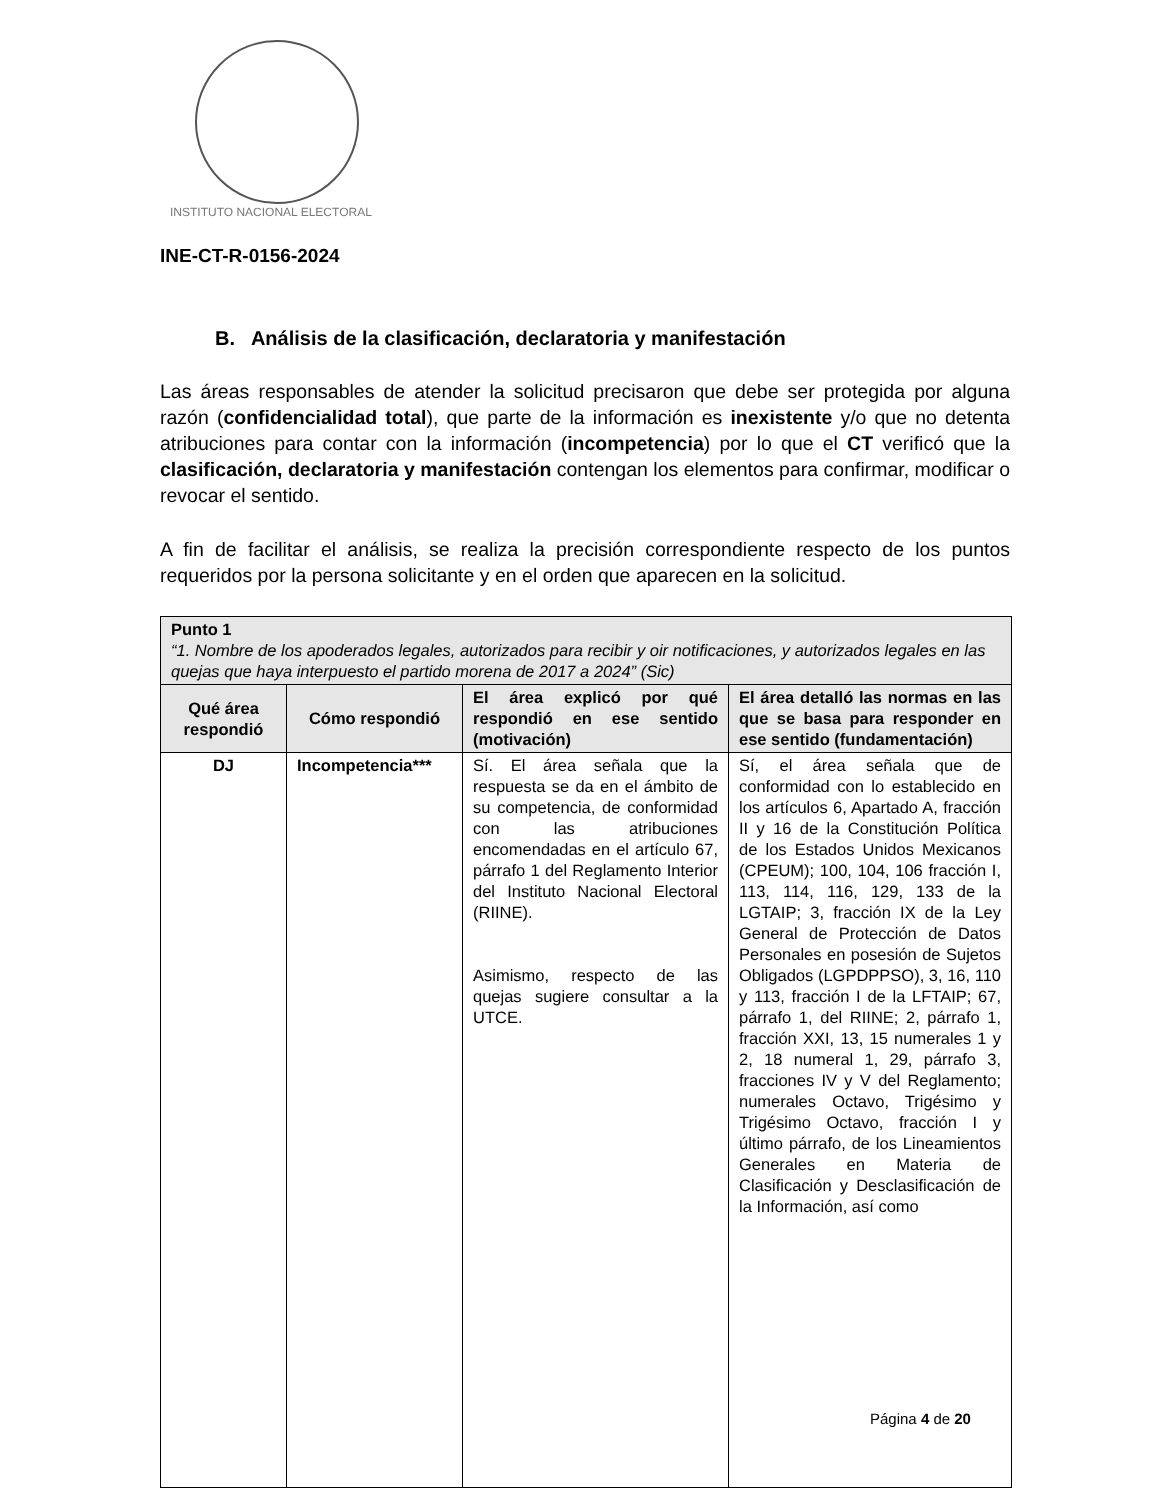INSTITUTO NACIONAL ELECTORAL
INE-CT-R-0156-2024
B. Análisis de la clasificación, declaratoria y manifestación
Las áreas responsables de atender la solicitud precisaron que debe ser protegida por alguna razón (confidencialidad total), que parte de la información es inexistente y/o que no detenta atribuciones para contar con la información (incompetencia) por lo que el CT verificó que la clasificación, declaratoria y manifestación contengan los elementos para confirmar, modificar o revocar el sentido.
A fin de facilitar el análisis, se realiza la precisión correspondiente respecto de los puntos requeridos por la persona solicitante y en el orden que aparecen en la solicitud.
| Punto 1 “1. Nombre de los apoderados legales, autorizados para recibir y oir notificaciones, y autorizados legales en las quejas que haya interpuesto el partido morena de 2017 a 2024” (Sic) | | | |
| --- | --- | --- | --- |
| Qué área respondió | Cómo respondió | El área explicó por qué respondió en ese sentido (motivación) | El área detalló las normas en las que se basa para responder en ese sentido (fundamentación) |
| DJ | Incompetencia*** | Sí. El área señala que la respuesta se da en el ámbito de su competencia, de conformidad con las atribuciones encomendadas en el artículo 67, párrafo 1 del Reglamento Interior del Instituto Nacional Electoral (RIINE). Asimismo, respecto de las quejas sugiere consultar a la UTCE. | Sí, el área señala que de conformidad con lo establecido en los artículos 6, Apartado A, fracción II y 16 de la Constitución Política de los Estados Unidos Mexicanos (CPEUM); 100, 104, 106 fracción I, 113, 114, 116, 129, 133 de la LGTAIP; 3, fracción IX de la Ley General de Protección de Datos Personales en posesión de Sujetos Obligados (LGPDPPSO), 3, 16, 110 y 113, fracción I de la LFTAIP; 67, párrafo 1, del RIINE; 2, párrafo 1, fracción XXI, 13, 15 numerales 1 y 2, 18 numeral 1, 29, párrafo 3, fracciones IV y V del Reglamento; numerales Octavo, Trigésimo y Trigésimo Octavo, fracción I y último párrafo, de los Lineamientos Generales en Materia de Clasificación y Desclasificación de la Información, así como |
Página 4 de 20